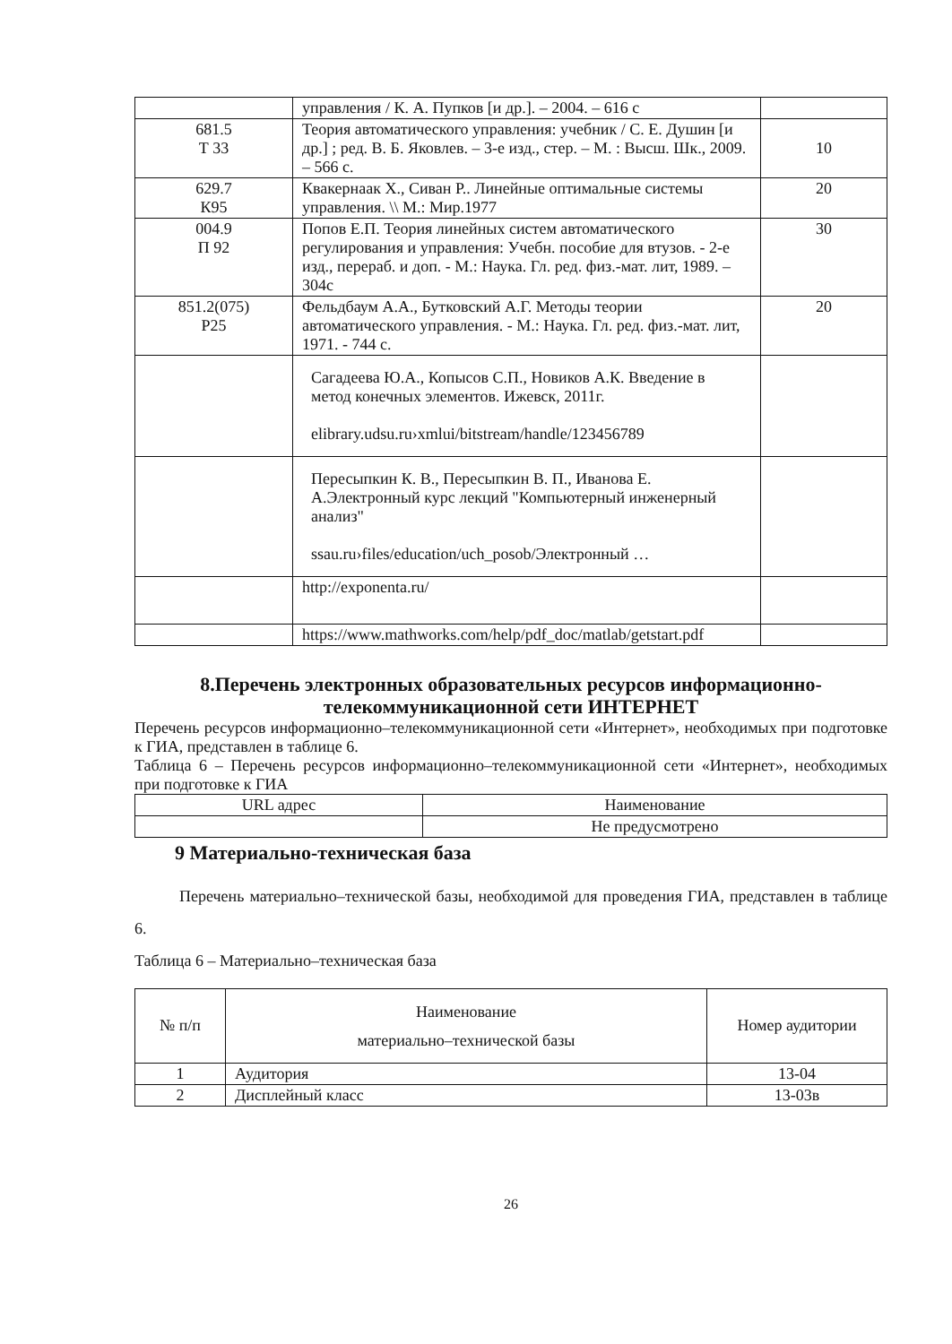| | управления / К. А. Пупков [и др.]. – 2004. – 616 с | |
| 681.5 Т 33 | Теория автоматического управления: учебник / С. Е. Душин [и др.] ; ред. В. Б. Яковлев. – 3-е изд., стер. – М. : Высш. Шк., 2009. – 566 с. | 10 |
| 629.7 К95 | Квакернаак Х., Сиван Р.. Линейные оптимальные системы управления. \\ М.: Мир.1977 | 20 |
| 004.9 П 92 | Попов Е.П. Теория линейных систем автоматического регулирования и управления: Учебн. пособие для втузов. - 2-е изд., перераб. и доп. - М.: Наука. Гл. ред. физ.-мат. лит, 1989. – 304с | 30 |
| 851.2(075) Р25 | Фельдбаум А.А., Бутковский А.Г. Методы теории автоматического управления. - М.: Наука. Гл. ред. физ.-мат. лит, 1971. - 744 с. | 20 |
| | Сагадеева Ю.А., Копысов С.П., Новиков А.К. Введение в метод конечных элементов. Ижевск, 2011г. elibrary.udsu.ru›xmlui/bitstream/handle/123456789 | |
| | Пересыпкин К. В., Пересыпкин В. П., Иванова Е. А.Электронный курс лекций "Компьютерный инженерный анализ" ssau.ru›files/education/uch_posob/Электронный … | |
| | http://exponenta.ru/ | |
| | https://www.mathworks.com/help/pdf_doc/matlab/getstart.pdf | |
8.Перечень электронных образовательных ресурсов информационно-телекоммуникационной сети ИНТЕРНЕТ
Перечень ресурсов информационно–телекоммуникационной сети «Интернет», необходимых при подготовке к ГИА, представлен в таблице 6.
Таблица 6 – Перечень ресурсов информационно–телекоммуникационной сети «Интернет», необходимых при подготовке к ГИА
| URL адрес | Наименование |
| | Не предусмотрено |
9 Материально-техническая база
Перечень материально–технической базы, необходимой для проведения ГИА, представлен в таблице 6.
Таблица 6 – Материально–техническая база
| № п/п | Наименование материально–технической базы | Номер аудитории |
| 1 | Аудитория | 13-04 |
| 2 | Дисплейный класс | 13-03в |
26